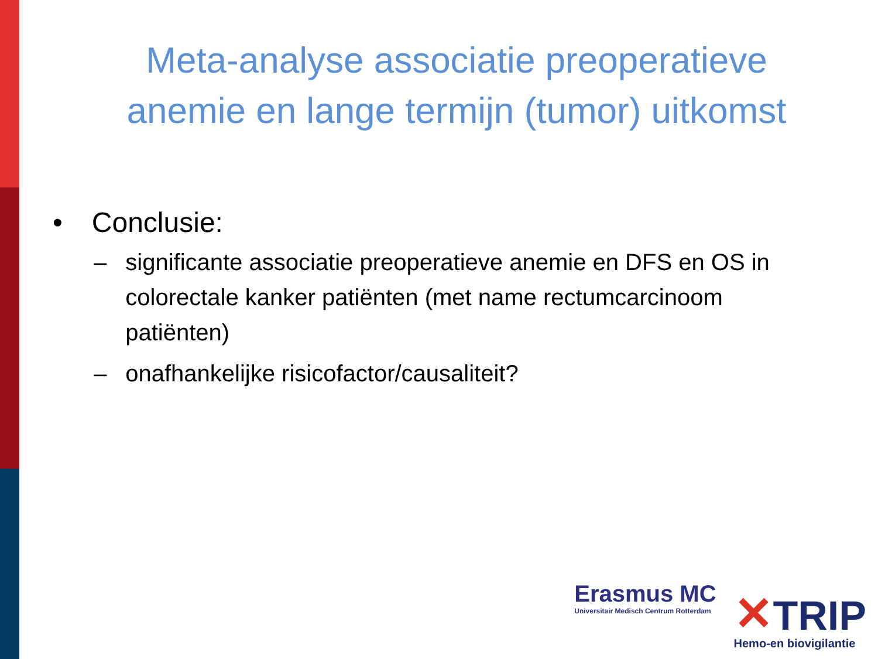Meta-analyse associatie preoperatieve
anemie en lange termijn (tumor) uitkomst
• Conclusie:
– significante associatie preoperatieve anemie en DFS en OS in colorectale kanker patiënten (met name rectumcarcinoom patiënten)
– onafhankelijke risicofactor/causaliteit?
Erasmus MC
Universitair Medisch Centrum Rotterdam
✕TRIP
Hemo-en biovigilantie